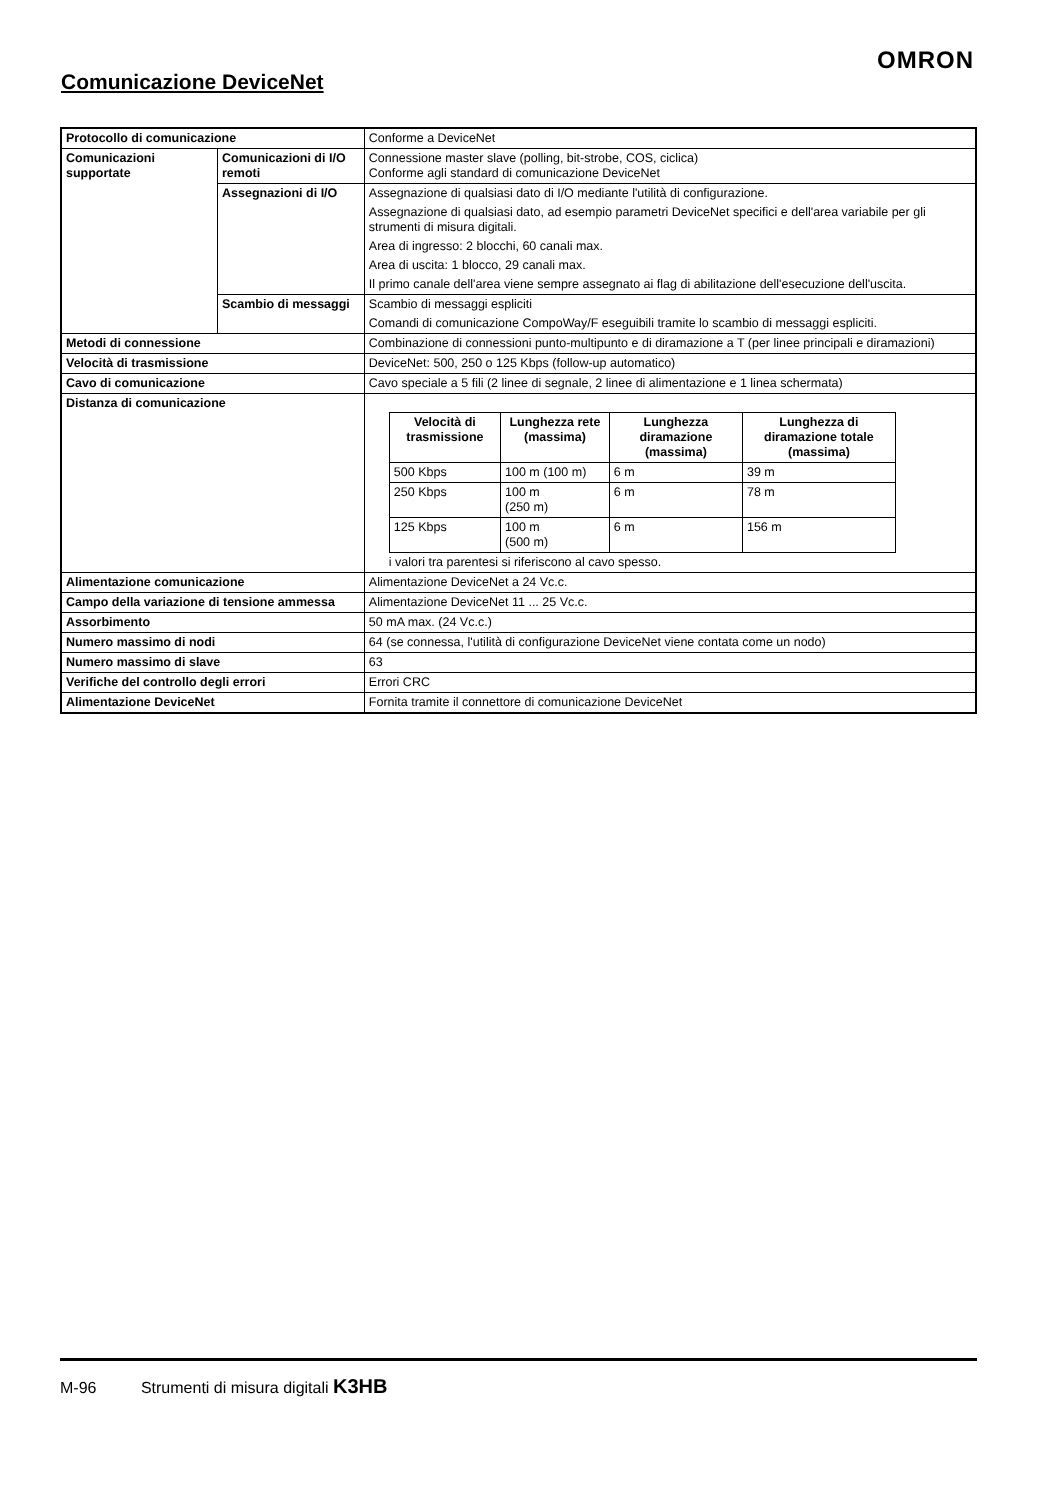OMRON
Comunicazione DeviceNet
| Protocollo di comunicazione | | Conforme a DeviceNet |
| Comunicazioni supportate | Comunicazioni di I/O remoti | Connessione master slave (polling, bit-strobe, COS, ciclica) Conforme agli standard di comunicazione DeviceNet |
| | Assegnazioni di I/O | Assegnazione di qualsiasi dato di I/O mediante l'utilità di configurazione. Assegnazione di qualsiasi dato, ad esempio parametri DeviceNet specifici e dell'area variabile per gli strumenti di misura digitali. Area di ingresso: 2 blocchi, 60 canali max. Area di uscita: 1 blocco, 29 canali max. Il primo canale dell'area viene sempre assegnato ai flag di abilitazione dell'esecuzione dell'uscita. |
| | Scambio di messaggi | Scambio di messaggi espliciti Comandi di comunicazione CompoWay/F eseguibili tramite lo scambio di messaggi espliciti. |
| Metodi di connessione | | Combinazione di connessioni punto-multipunto e di diramazione a T (per linee principali e diramazioni) |
| Velocità di trasmissione | | DeviceNet: 500, 250 o 125 Kbps (follow-up automatico) |
| Cavo di comunicazione | | Cavo speciale a 5 fili (2 linee di segnale, 2 linee di alimentazione e 1 linea schermata) |
| Distanza di comunicazione | | / Velocità di trasmissione / Lunghezza rete (massima) / Lunghezza diramazione (massima) / Lunghezza di diramazione totale (massima) / / --- / --- / --- / --- / / 500 Kbps / 100 m (100 m) / 6 m / 39 m / / 250 Kbps / 100 m (250 m) / 6 m / 78 m / / 125 Kbps / 100 m (500 m) / 6 m / 156 m / i valori tra parentesi si riferiscono al cavo spesso. |
| Alimentazione comunicazione | | Alimentazione DeviceNet a 24 Vc.c. |
| Campo della variazione di tensione ammessa | | Alimentazione DeviceNet 11 ... 25 Vc.c. |
| Assorbimento | | 50 mA max. (24 Vc.c.) |
| Numero massimo di nodi | | 64 (se connessa, l'utilità di configurazione DeviceNet viene contata come un nodo) |
| Numero massimo di slave | | 63 |
| Verifiche del controllo degli errori | | Errori CRC |
| Alimentazione DeviceNet | | Fornita tramite il connettore di comunicazione DeviceNet |
M-96 Strumenti di misura digitali K3HB